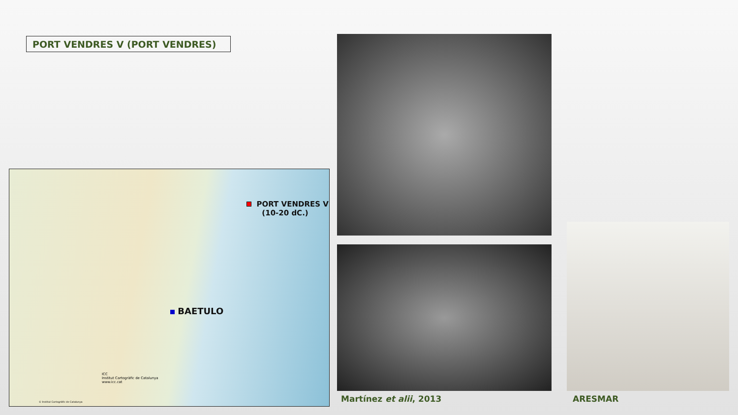PORT VENDRES V (PORT VENDRES)
PORT VENDRES V
(10-20 dC.)
BAETULO
ICC
Institut Cartogràfic de Catalunya
www.icc.cat
© Institut Cartogràfic de Catalunya
Martínez et alii, 2013 ARESMAR